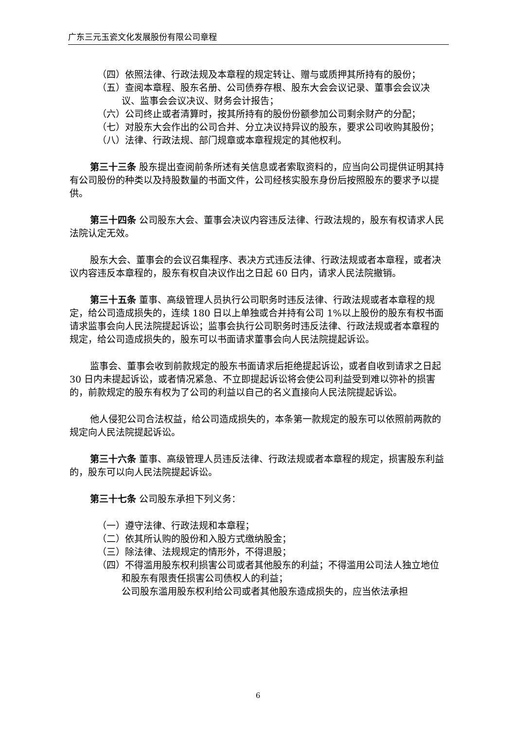广东三元玉瓷文化发展股份有限公司章程
（四）依照法律、行政法规及本章程的规定转让、赠与或质押其所持有的股份；
（五）查阅本章程、股东名册、公司债券存根、股东大会会议记录、董事会会议决议、监事会会议决议、财务会计报告；
（六）公司终止或者清算时，按其所持有的股份份额参加公司剩余财产的分配；
（七）对股东大会作出的公司合并、分立决议持异议的股东，要求公司收购其股份；
（八）法律、行政法规、部门规章或本章程规定的其他权利。
第三十三条 股东提出查阅前条所述有关信息或者索取资料的，应当向公司提供证明其持有公司股份的种类以及持股数量的书面文件，公司经核实股东身份后按照股东的要求予以提供。
第三十四条 公司股东大会、董事会决议内容违反法律、行政法规的，股东有权请求人民法院认定无效。
股东大会、董事会的会议召集程序、表决方式违反法律、行政法规或者本章程，或者决议内容违反本章程的，股东有权自决议作出之日起 60 日内，请求人民法院撤销。
第三十五条 董事、高级管理人员执行公司职务时违反法律、行政法规或者本章程的规定，给公司造成损失的，连续 180 日以上单独或合并持有公司 1%以上股份的股东有权书面请求监事会向人民法院提起诉讼；监事会执行公司职务时违反法律、行政法规或者本章程的规定，给公司造成损失的，股东可以书面请求董事会向人民法院提起诉讼。
监事会、董事会收到前款规定的股东书面请求后拒绝提起诉讼，或者自收到请求之日起 30 日内未提起诉讼，或者情况紧急、不立即提起诉讼将会使公司利益受到难以弥补的损害的，前款规定的股东有权为了公司的利益以自己的名义直接向人民法院提起诉讼。
他人侵犯公司合法权益，给公司造成损失的，本条第一款规定的股东可以依照前两款的规定向人民法院提起诉讼。
第三十六条 董事、高级管理人员违反法律、行政法规或者本章程的规定，损害股东利益的，股东可以向人民法院提起诉讼。
第三十七条 公司股东承担下列义务：
（一）遵守法律、行政法规和本章程；
（二）依其所认购的股份和入股方式缴纳股金；
（三）除法律、法规规定的情形外，不得退股；
（四）不得滥用股东权利损害公司或者其他股东的利益；不得滥用公司法人独立地位和股东有限责任损害公司债权人的利益；
公司股东滥用股东权利给公司或者其他股东造成损失的，应当依法承担
6